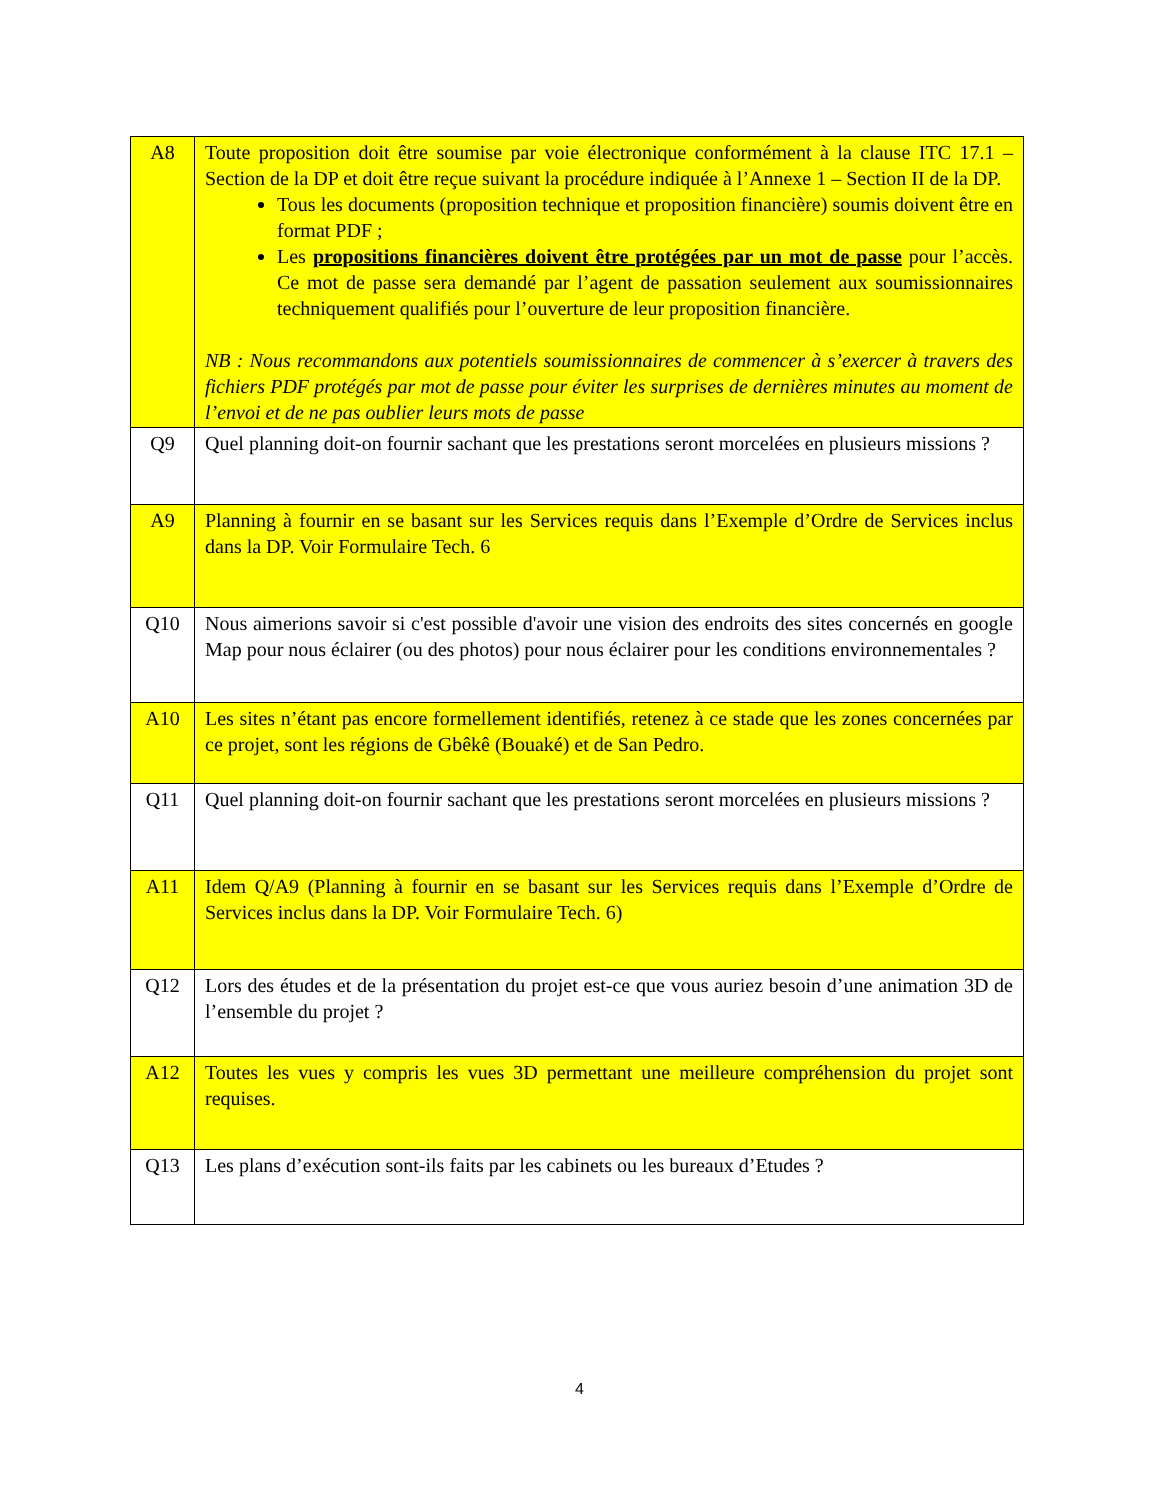| A8 | Toute proposition doit être soumise par voie électronique conformément à la clause ITC 17.1 – Section de la DP et doit être reçue suivant la procédure indiquée à l’Annexe 1 – Section II de la DP. Tous les documents (proposition technique et proposition financière) soumis doivent être en format PDF ; Les propositions financières doivent être protégées par un mot de passe pour l’accès. Ce mot de passe sera demandé par l’agent de passation seulement aux soumissionnaires techniquement qualifiés pour l’ouverture de leur proposition financière. NB : Nous recommandons aux potentiels soumissionnaires de commencer à s’exercer à travers des fichiers PDF protégés par mot de passe pour éviter les surprises de dernières minutes au moment de l’envoi et de ne pas oublier leurs mots de passe |
| Q9 | Quel planning doit-on fournir sachant que les prestations seront morcelées en plusieurs missions ? |
| A9 | Planning à fournir en se basant sur les Services requis dans l’Exemple d’Ordre de Services inclus dans la DP. Voir Formulaire Tech. 6 |
| Q10 | Nous aimerions savoir si c'est possible d'avoir une vision des endroits des sites concernés en google Map pour nous éclairer (ou des photos) pour nous éclairer pour les conditions environnementales ? |
| A10 | Les sites n’étant pas encore formellement identifiés, retenez à ce stade que les zones concernées par ce projet, sont les régions de Gbêkê (Bouaké) et de San Pedro. |
| Q11 | Quel planning doit-on fournir sachant que les prestations seront morcelées en plusieurs missions ? |
| A11 | Idem Q/A9 (Planning à fournir en se basant sur les Services requis dans l’Exemple d’Ordre de Services inclus dans la DP. Voir Formulaire Tech. 6) |
| Q12 | Lors des études et de la présentation du projet est-ce que vous auriez besoin d’une animation 3D de l’ensemble du projet ? |
| A12 | Toutes les vues y compris les vues 3D permettant une meilleure compréhension du projet sont requises. |
| Q13 | Les plans d’exécution sont-ils faits par les cabinets ou les bureaux d’Etudes ? |
4